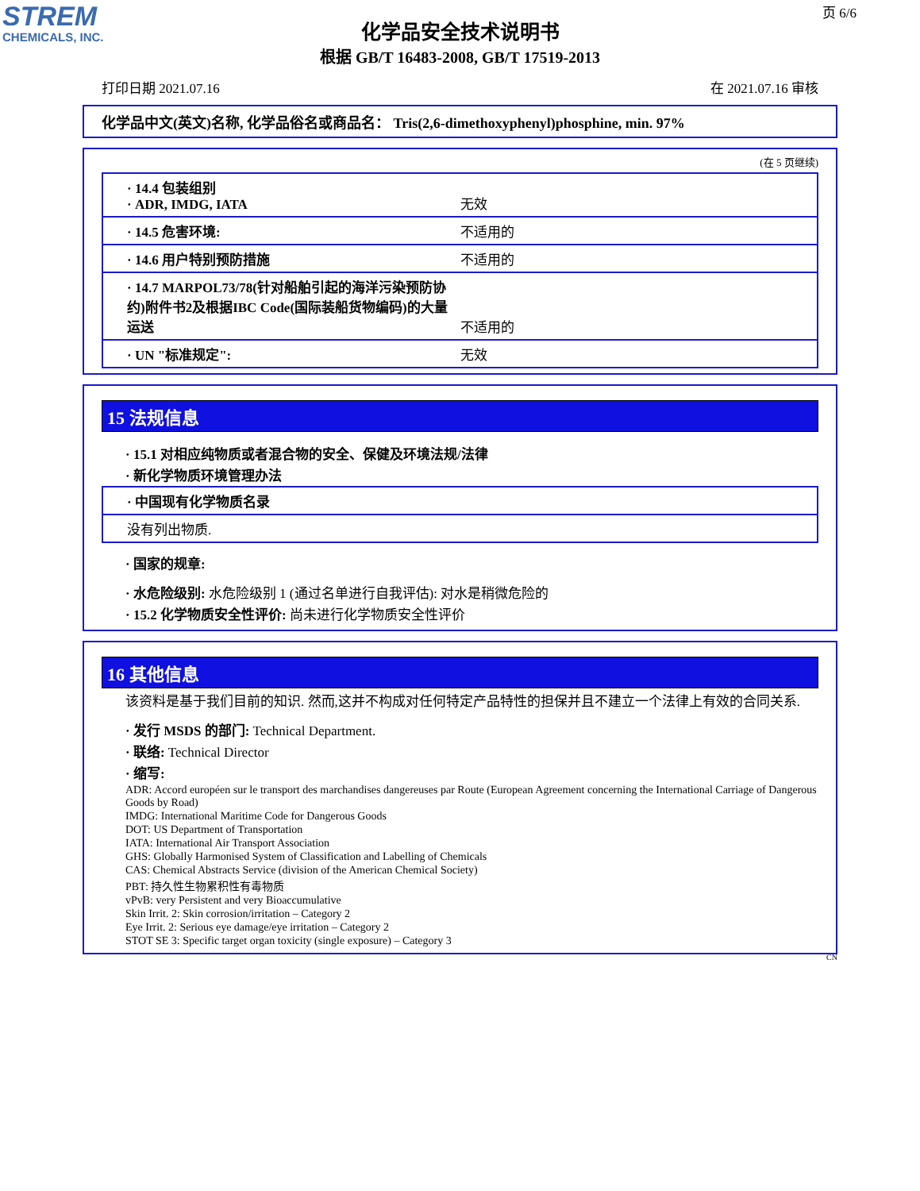STREM
CHEMICALS, INC.
页 6/6
化学品安全技术说明书
根据 GB/T 16483-2008, GB/T 17519-2013
打印日期 2021.07.16 在 2021.07.16 审核
化学品中文(英文)名称, 化学品俗名或商品名： Tris(2,6-dimethoxyphenyl)phosphine, min. 97%
(在 5 页继续)
· 14.4 包装组别
· ADR, IMDG, IATA
无效
· 14.5 危害环境: 不适用的
· 14.6 用户特别预防措施 不适用的
· 14.7 MARPOL73/78(针对船舶引起的海洋污染预防协约)附件书2及根据IBC Code(国际装船货物编码)的大量运送
不适用的
· UN "标准规定": 无效
15 法规信息
· 15.1 对相应纯物质或者混合物的安全、保健及环境法规/法律
· 新化学物质环境管理办法
· 中国现有化学物质名录
没有列出物质.
· 国家的规章:
· 水危险级别: 水危险级别 1 (通过名单进行自我评估): 对水是稍微危险的
· 15.2 化学物质安全性评价: 尚未进行化学物质安全性评价
16 其他信息
该资料是基于我们目前的知识. 然而,这并不构成对任何特定产品特性的担保并且不建立一个法律上有效的合同关系.
· 发行 MSDS 的部门: Technical Department.
· 联络: Technical Director
· 缩写:
ADR: Accord européen sur le transport des marchandises dangereuses par Route (European Agreement concerning the International Carriage of Dangerous Goods by Road)
IMDG: International Maritime Code for Dangerous Goods
DOT: US Department of Transportation
IATA: International Air Transport Association
GHS: Globally Harmonised System of Classification and Labelling of Chemicals
CAS: Chemical Abstracts Service (division of the American Chemical Society)
PBT: 持久性生物累积性有毒物质
vPvB: very Persistent and very Bioaccumulative
Skin Irrit. 2: Skin corrosion/irritation – Category 2
Eye Irrit. 2: Serious eye damage/eye irritation – Category 2
STOT SE 3: Specific target organ toxicity (single exposure) – Category 3
CN